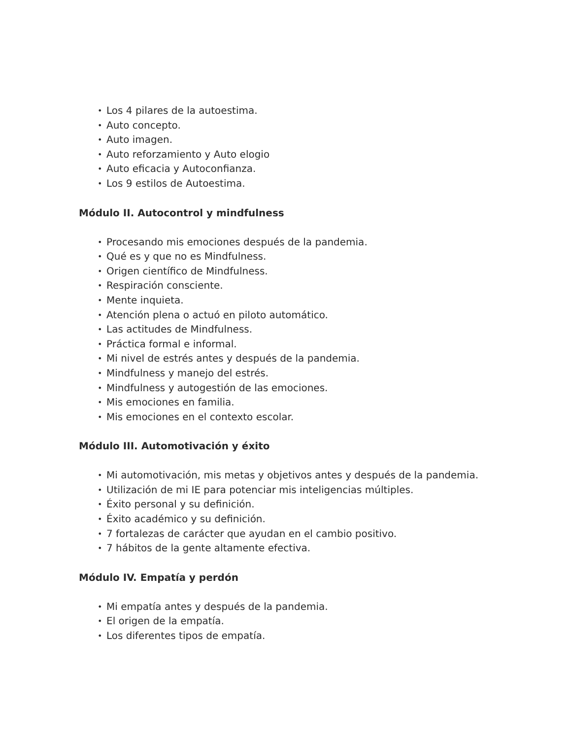• Los 4 pilares de la autoestima.
• Auto concepto.
• Auto imagen.
• Auto reforzamiento y Auto elogio
• Auto eficacia y Autoconfianza.
• Los 9 estilos de Autoestima.
Módulo II. Autocontrol y mindfulness
• Procesando mis emociones después de la pandemia.
• Qué es y que no es Mindfulness.
• Origen científico de Mindfulness.
• Respiración consciente.
• Mente inquieta.
• Atención plena o actuó en piloto automático.
• Las actitudes de Mindfulness.
• Práctica formal e informal.
• Mi nivel de estrés antes y después de la pandemia.
• Mindfulness y manejo del estrés.
• Mindfulness y autogestión de las emociones.
• Mis emociones en familia.
• Mis emociones en el contexto escolar.
Módulo III. Automotivación y éxito
• Mi automotivación, mis metas y objetivos antes y después de la pandemia.
• Utilización de mi IE para potenciar mis inteligencias múltiples.
• Éxito personal y su definición.
• Éxito académico y su definición.
• 7 fortalezas de carácter que ayudan en el cambio positivo.
• 7 hábitos de la gente altamente efectiva.
Módulo IV. Empatía y perdón
• Mi empatía antes y después de la pandemia.
• El origen de la empatía.
• Los diferentes tipos de empatía.